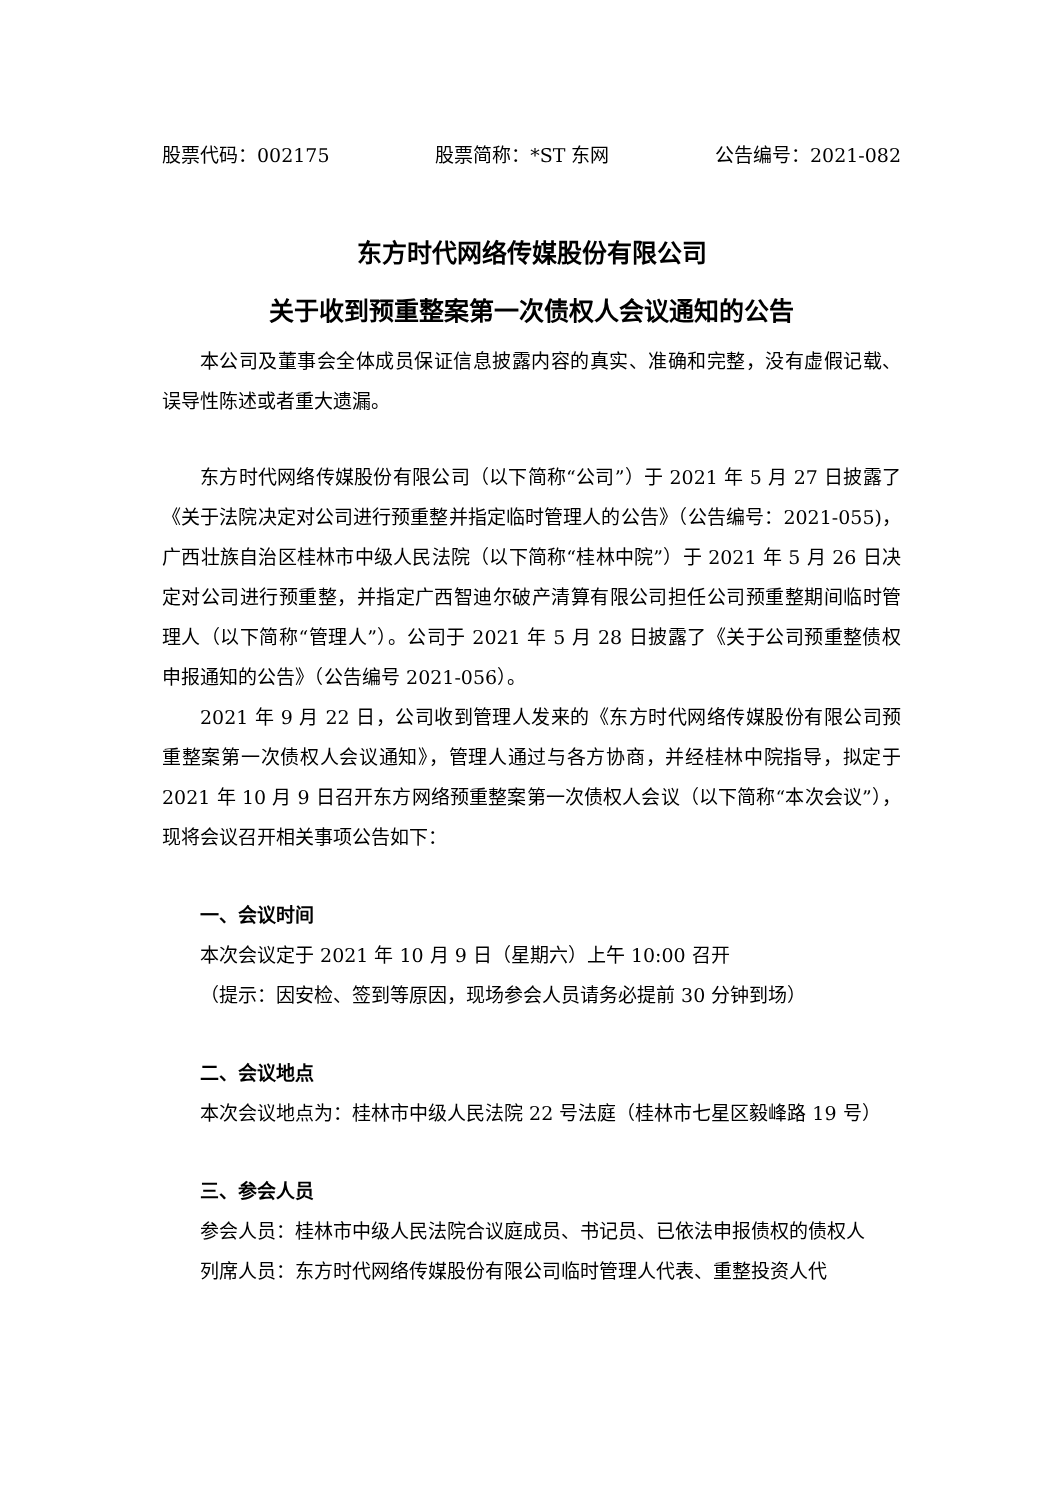股票代码：002175 股票简称：*ST 东网 公告编号：2021-082
东方时代网络传媒股份有限公司
关于收到预重整案第一次债权人会议通知的公告
本公司及董事会全体成员保证信息披露内容的真实、准确和完整，没有虚假记载、误导性陈述或者重大遗漏。
东方时代网络传媒股份有限公司（以下简称“公司”）于 2021 年 5 月 27 日披露了《关于法院决定对公司进行预重整并指定临时管理人的公告》（公告编号：2021-055)，广西壮族自治区桂林市中级人民法院（以下简称“桂林中院”）于 2021 年 5 月 26 日决定对公司进行预重整，并指定广西智迪尔破产清算有限公司担任公司预重整期间临时管理人（以下简称“管理人”）。公司于 2021 年 5 月 28 日披露了《关于公司预重整债权申报通知的公告》（公告编号 2021-056）。
2021 年 9 月 22 日，公司收到管理人发来的《东方时代网络传媒股份有限公司预重整案第一次债权人会议通知》，管理人通过与各方协商，并经桂林中院指导，拟定于 2021 年 10 月 9 日召开东方网络预重整案第一次债权人会议（以下简称“本次会议”），现将会议召开相关事项公告如下：
一、会议时间
本次会议定于 2021 年 10 月 9 日（星期六）上午 10:00 召开
（提示：因安检、签到等原因，现场参会人员请务必提前 30 分钟到场）
二、会议地点
本次会议地点为：桂林市中级人民法院 22 号法庭（桂林市七星区毅峰路 19 号）
三、参会人员
参会人员：桂林市中级人民法院合议庭成员、书记员、已依法申报债权的债权人
列席人员：东方时代网络传媒股份有限公司临时管理人代表、重整投资人代